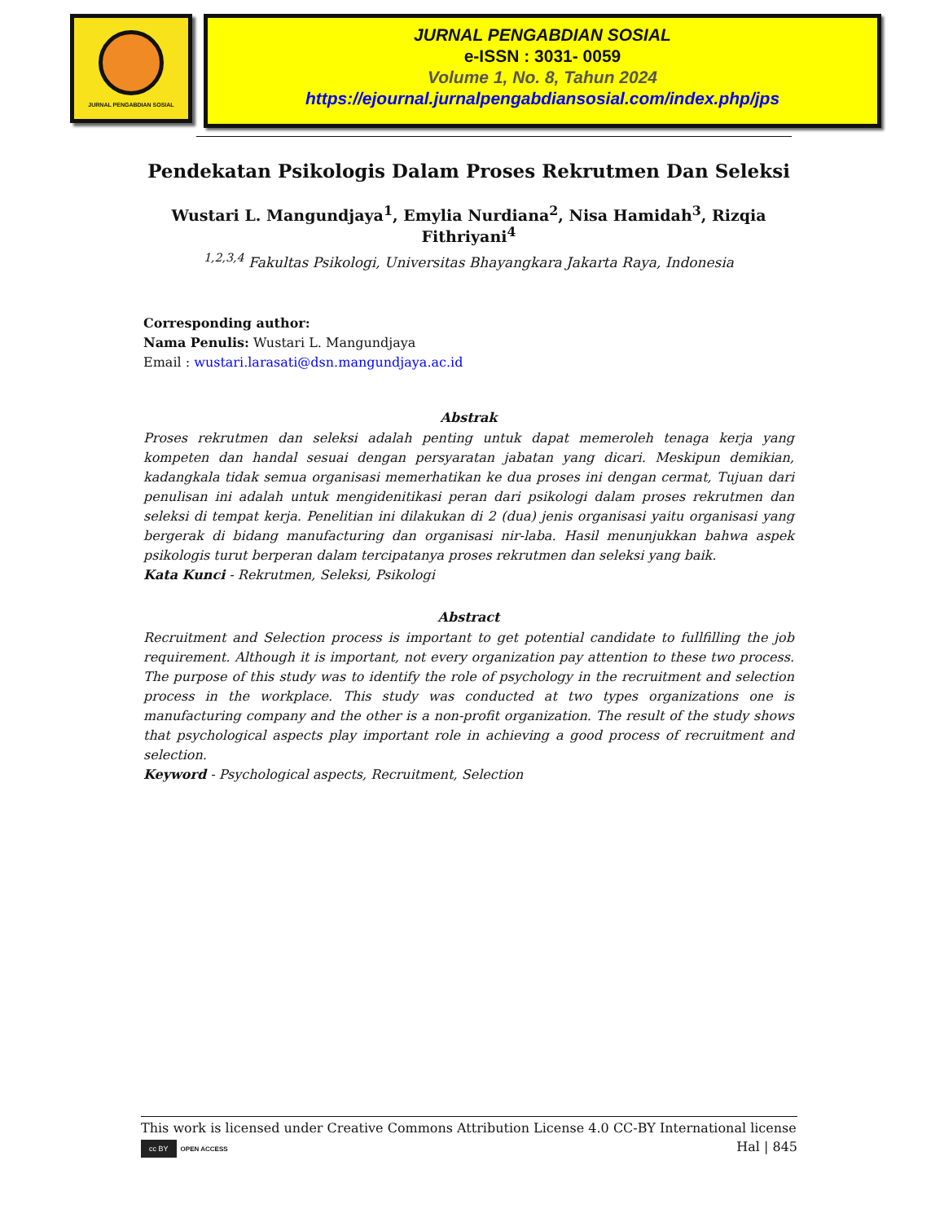JURNAL PENGABDIAN SOSIAL
JURNAL PENGABDIAN SOSIAL
e-ISSN : 3031- 0059
Volume 1, No. 8, Tahun 2024
https://ejournal.jurnalpengabdiansosial.com/index.php/jps
Pendekatan Psikologis Dalam Proses Rekrutmen Dan Seleksi
Wustari L. Mangundjaya<sup>1</sup>, Emylia Nurdiana<sup>2</sup>, Nisa Hamidah<sup>3</sup>, Rizqia Fithriyani<sup>4</sup>
<sup>1,2,3,4</sup> Fakultas Psikologi, Universitas Bhayangkara Jakarta Raya, Indonesia
Corresponding author:
Nama Penulis: Wustari L. Mangundjaya
Email : wustari.larasati@dsn.mangundjaya.ac.id
Abstrak
Proses rekrutmen dan seleksi adalah penting untuk dapat memeroleh tenaga kerja yang kompeten dan handal sesuai dengan persyaratan jabatan yang dicari. Meskipun demikian, kadangkala tidak semua organisasi memerhatikan ke dua proses ini dengan cermat, Tujuan dari penulisan ini adalah untuk mengidenitikasi peran dari psikologi dalam proses rekrutmen dan seleksi di tempat kerja. Penelitian ini dilakukan di 2 (dua) jenis organisasi yaitu organisasi yang bergerak di bidang manufacturing dan organisasi nir-laba. Hasil menunjukkan bahwa aspek psikologis turut berperan dalam tercipatanya proses rekrutmen dan seleksi yang baik.
Kata Kunci - Rekrutmen, Seleksi, Psikologi
Abstract
Recruitment and Selection process is important to get potential candidate to fullfilling the job requirement. Although it is important, not every organization pay attention to these two process. The purpose of this study was to identify the role of psychology in the recruitment and selection process in the workplace. This study was conducted at two types organizations one is manufacturing company and the other is a non-profit organization. The result of the study shows that psychological aspects play important role in achieving a good process of recruitment and selection.
Keyword - Psychological aspects, Recruitment, Selection
This work is licensed under Creative Commons Attribution License 4.0 CC-BY International license
cc BY OPEN ACCESS Hal | 845